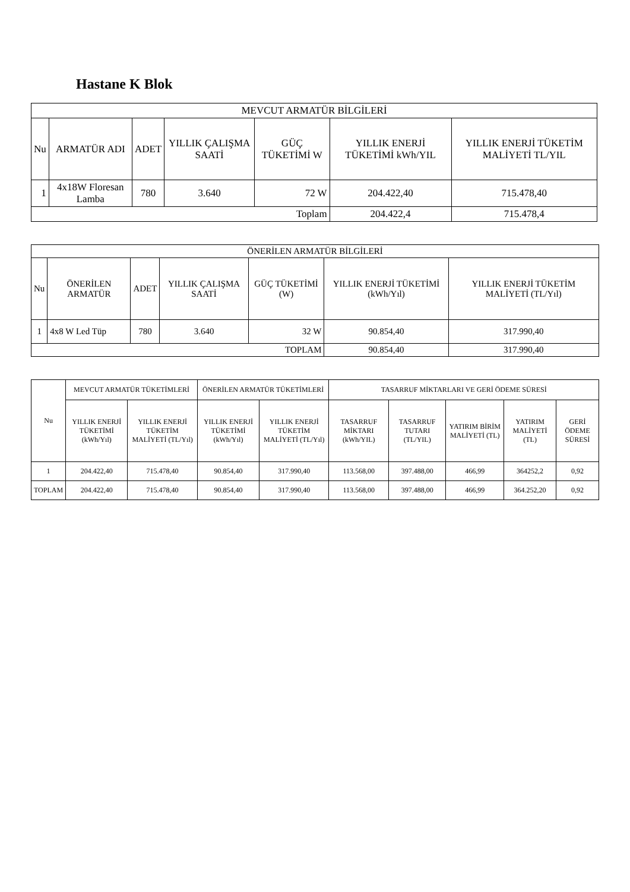Hastane K Blok
| MEVCUT ARMATÜR BİLGİLERİ | | | | | | |
| --- | --- | --- | --- | --- | --- | --- |
| Nu | ARMATÜR ADI | ADET | YILLIK ÇALIŞMA SAATİ | GÜÇ TÜKETİMİ W | YILLIK ENERJİ TÜKETİMİ kWh/YIL | YILLIK ENERJİ TÜKETİM MALİYETİ TL/YIL |
| 1 | 4x18W Floresan Lamba | 780 | 3.640 | 72 W | 204.422,40 | 715.478,40 |
| Toplam | | | | | 204.422,4 | 715.478,4 |
| ÖNERİLEN ARMATÜR BİLGİLERİ | | | | | | |
| --- | --- | --- | --- | --- | --- | --- |
| Nu | ÖNERİLEN ARMATÜR | ADET | YILLIK ÇALIŞMA SAATİ | GÜÇ TÜKETİMİ (W) | YILLIK ENERJİ TÜKETİMİ (kWh/Yıl) | YILLIK ENERJİ TÜKETİM MALİYETİ (TL/Yıl) |
| 1 | 4x8 W Led Tüp | 780 | 3.640 | 32 W | 90.854,40 | 317.990,40 |
| TOPLAM | | | | | 90.854,40 | 317.990,40 |
| Nu | MEVCUT ARMATÜR TÜKETİMLERİ | | ÖNERİLEN ARMATÜR TÜKETİMLERİ | | TASARRUF MİKTARLARI VE GERİ ÖDEME SÜRESİ | | | | |
| --- | --- | --- | --- | --- | --- | --- | --- | --- | --- |
| | YILLIK ENERJİ TÜKETİMİ (kWh/Yıl) | YILLIK ENERJİ TÜKETİM MALİYETİ (TL/Yıl) | YILLIK ENERJİ TÜKETİMİ (kWh/Yıl) | YILLIK ENERJİ TÜKETİM MALİYETİ (TL/Yıl) | TASARRUF MİKTARI (kWh/YIL) | TASARRUF TUTARI (TL/YIL) | YATIRIM BİRİM MALİYETİ (TL) | YATIRIM MALİYETİ (TL) | GERİ ÖDEME SÜRESİ |
| 1 | 204.422,40 | 715.478,40 | 90.854,40 | 317.990,40 | 113.568,00 | 397.488,00 | 466,99 | 364252,2 | 0,92 |
| TOPLAM | 204.422,40 | 715.478,40 | 90.854,40 | 317.990,40 | 113.568,00 | 397.488,00 | 466,99 | 364.252,20 | 0,92 |